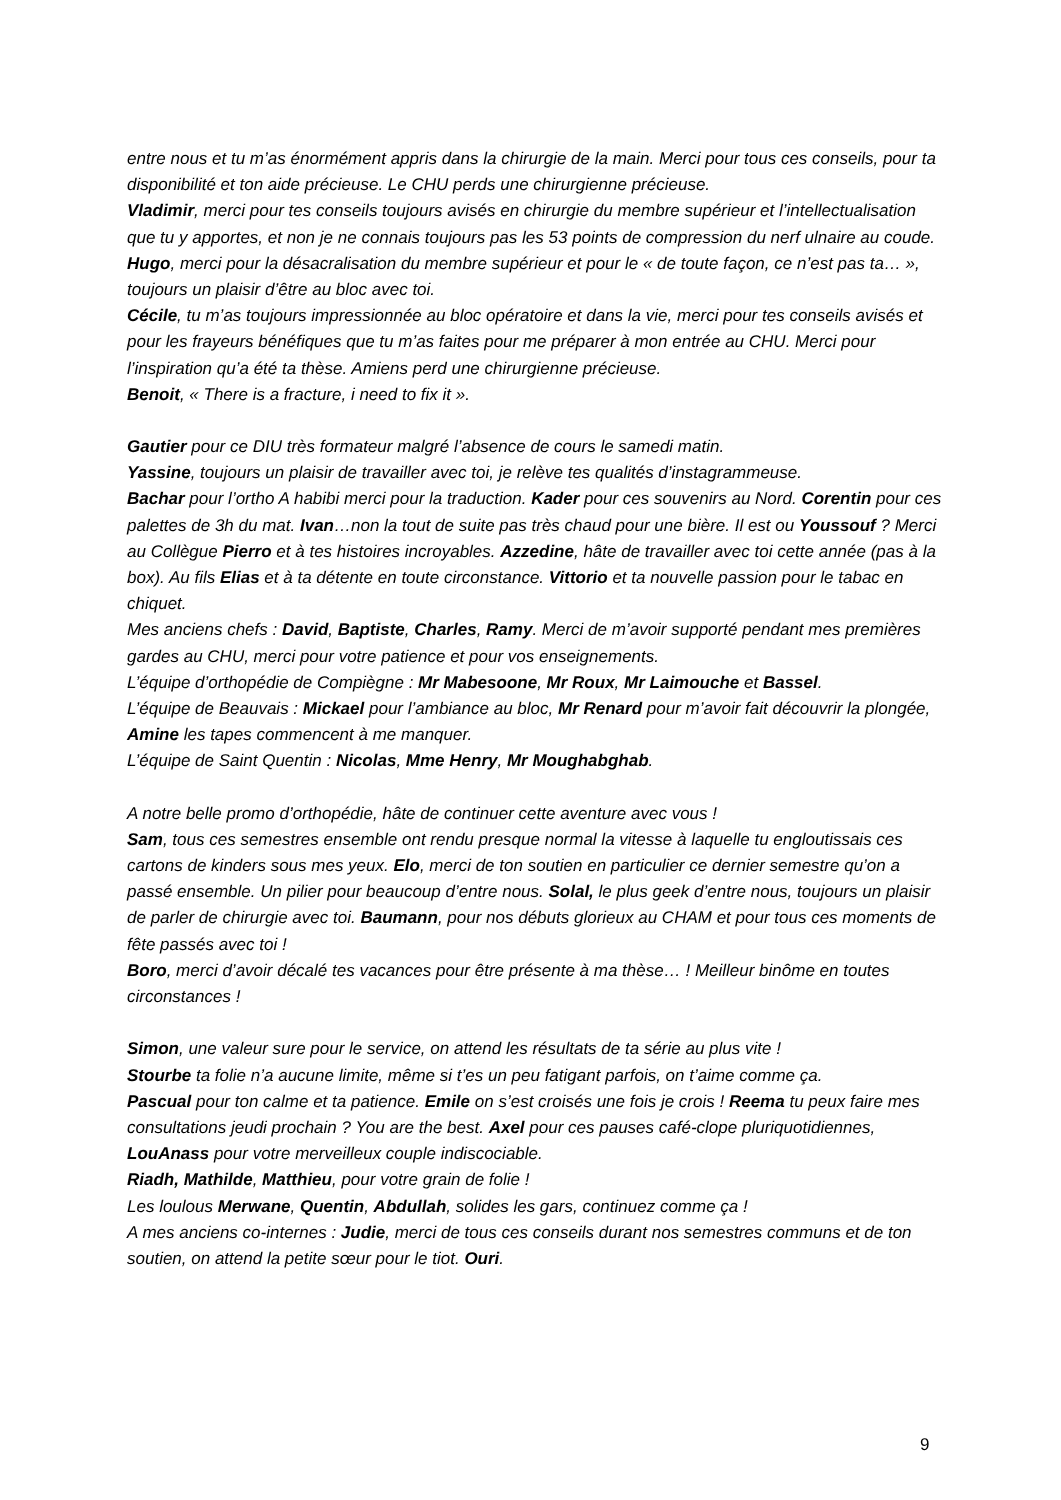entre nous et tu m’as énormément appris dans la chirurgie de la main. Merci pour tous ces conseils, pour ta disponibilité et ton aide précieuse. Le CHU perds une chirurgienne précieuse.
Vladimir, merci pour tes conseils toujours avisés en chirurgie du membre supérieur et l’intellectualisation que tu y apportes, et non je ne connais toujours pas les 53 points de compression du nerf ulnaire au coude.
Hugo, merci pour la désacralisation du membre supérieur et pour le « de toute façon, ce n’est pas ta… », toujours un plaisir d’être au bloc avec toi.
Cécile, tu m’as toujours impressionnée au bloc opératoire et dans la vie, merci pour tes conseils avisés et pour les frayeurs bénéfiques que tu m’as faites pour me préparer à mon entrée au CHU. Merci pour l’inspiration qu’a été ta thèse. Amiens perd une chirurgienne précieuse.
Benoit, « There is a fracture, i need to fix it ».
Gautier pour ce DIU très formateur malgré l’absence de cours le samedi matin.
Yassine, toujours un plaisir de travailler avec toi, je relève tes qualités d’instagrammeuse.
Bachar pour l’ortho A habibi merci pour la traduction. Kader pour ces souvenirs au Nord. Corentin pour ces palettes de 3h du mat. Ivan…non la tout de suite pas très chaud pour une bière. Il est ou Youssouf ? Merci au Collègue Pierro et à tes histoires incroyables. Azzedine, hâte de travailler avec toi cette année (pas à la box). Au fils Elias et à ta détente en toute circonstance. Vittorio et ta nouvelle passion pour le tabac en chiquet.
Mes anciens chefs : David, Baptiste, Charles, Ramy. Merci de m’avoir supporté pendant mes premières gardes au CHU, merci pour votre patience et pour vos enseignements.
L’équipe d’orthopédie de Compiègne : Mr Mabesoone, Mr Roux, Mr Laimouche et Bassel.
L’équipe de Beauvais : Mickael pour l’ambiance au bloc, Mr Renard pour m’avoir fait découvrir la plongée, Amine les tapes commencent à me manquer.
L’équipe de Saint Quentin : Nicolas, Mme Henry, Mr Moughabghab.
A notre belle promo d’orthopédie, hâte de continuer cette aventure avec vous !
Sam, tous ces semestres ensemble ont rendu presque normal la vitesse à laquelle tu engloutissais ces cartons de kinders sous mes yeux. Elo, merci de ton soutien en particulier ce dernier semestre qu’on a passé ensemble. Un pilier pour beaucoup d’entre nous. Solal, le plus geek d’entre nous, toujours un plaisir de parler de chirurgie avec toi. Baumann, pour nos débuts glorieux au CHAM et pour tous ces moments de fête passés avec toi !
Boro, merci d’avoir décalé tes vacances pour être présente à ma thèse… ! Meilleur binôme en toutes circonstances !
Simon, une valeur sure pour le service, on attend les résultats de ta série au plus vite !
Stourbe ta folie n’a aucune limite, même si t’es un peu fatigant parfois, on t’aime comme ça.
Pascual pour ton calme et ta patience. Emile on s’est croisés une fois je crois ! Reema tu peux faire mes consultations jeudi prochain ? You are the best. Axel pour ces pauses café-clope pluriquotidiennes, LouAnass pour votre merveilleux couple indiscociable.
Riadh, Mathilde, Matthieu, pour votre grain de folie !
Les loulous Merwane, Quentin, Abdullah, solides les gars, continuez comme ça !
A mes anciens co-internes : Judie, merci de tous ces conseils durant nos semestres communs et de ton soutien, on attend la petite sœur pour le tiot. Ouri.
9